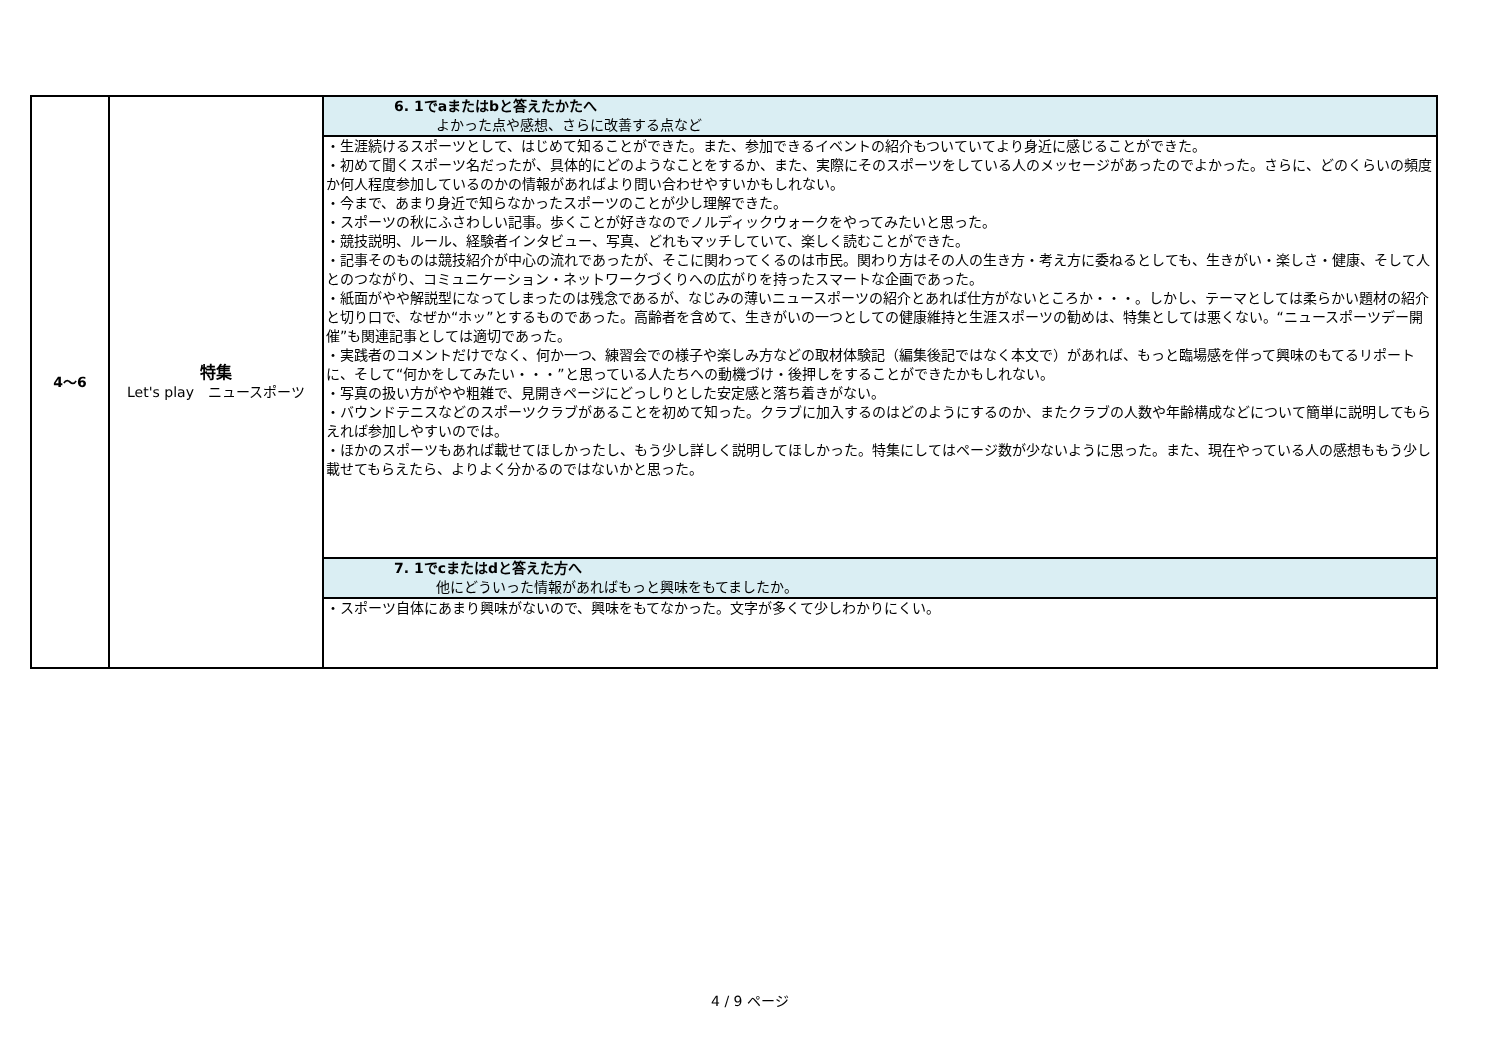| 4～6 | 特集 Let's play ニュースポーツ | 6. 1でaまたはbと答えたかたへ よかった点や感想、さらに改善する点など |
| | | ・生涯続けるスポーツとして、はじめて知ることができた。また、参加できるイベントの紹介もついていてより身近に感じることができた。 ・初めて聞くスポーツ名だったが、具体的にどのようなことをするか、また、実際にそのスポーツをしている人のメッセージがあったのでよかった。さらに、どのくらいの頻度か何人程度参加しているのかの情報があればより問い合わせやすいかもしれない。 ・今まで、あまり身近で知らなかったスポーツのことが少し理解できた。 ・スポーツの秋にふさわしい記事。歩くことが好きなのでノルディックウォークをやってみたいと思った。 ・競技説明、ルール、経験者インタビュー、写真、どれもマッチしていて、楽しく読むことができた。 ・記事そのものは競技紹介が中心の流れであったが、そこに関わってくるのは市民。関わり方はその人の生き方・考え方に委ねるとしても、生きがい・楽しさ・健康、そして人とのつながり、コミュニケーション・ネットワークづくりへの広がりを持ったスマートな企画であった。 ・紙面がやや解説型になってしまったのは残念であるが、なじみの薄いニュースポーツの紹介とあれば仕方がないところか・・・。しかし、テーマとしては柔らかい題材の紹介と切り口で、なぜか“ホッ”とするものであった。高齢者を含めて、生きがいの一つとしての健康維持と生涯スポーツの勧めは、特集としては悪くない。“ニュースポーツデー開催”も関連記事としては適切であった。 ・実践者のコメントだけでなく、何か一つ、練習会での様子や楽しみ方などの取材体験記（編集後記ではなく本文で）があれば、もっと臨場感を伴って興味のもてるリポートに、そして“何かをしてみたい・・・”と思っている人たちへの動機づけ・後押しをすることができたかもしれない。 ・写真の扱い方がやや粗雑で、見開きページにどっしりとした安定感と落ち着きがない。 ・バウンドテニスなどのスポーツクラブがあることを初めて知った。クラブに加入するのはどのようにするのか、またクラブの人数や年齢構成などについて簡単に説明してもらえれば参加しやすいのでは。 ・ほかのスポーツもあれば載せてほしかったし、もう少し詳しく説明してほしかった。特集にしてはページ数が少ないように思った。また、現在やっている人の感想ももう少し載せてもらえたら、よりよく分かるのではないかと思った。 |
| | | 7. 1でcまたはdと答えた方へ 他にどういった情報があればもっと興味をもてましたか。 |
| | | ・スポーツ自体にあまり興味がないので、興味をもてなかった。文字が多くて少しわかりにくい。 |
4 / 9 ページ